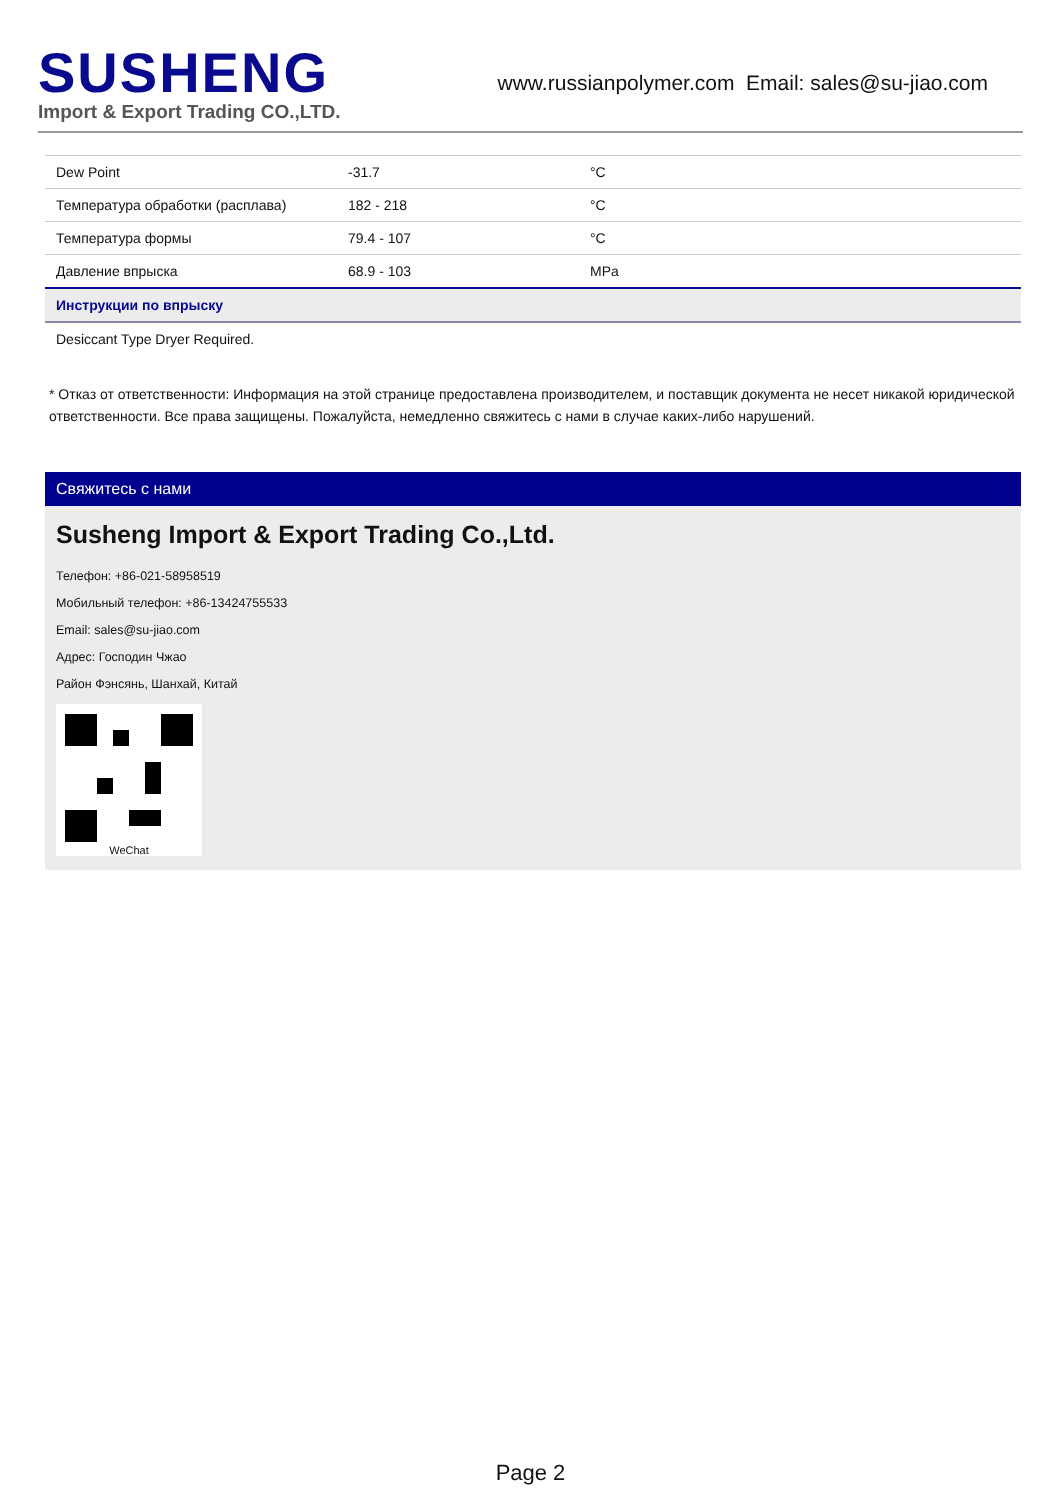SUSHENG
Import & Export Trading CO.,LTD.
www.russianpolymer.com Email: sales@su-jiao.com
| Dew Point | -31.7 | °C |
| Температура обработки (расплава) | 182 - 218 | °C |
| Температура формы | 79.4 - 107 | °C |
| Давление впрыска | 68.9 - 103 | MPa |
| Инструкции по впрыску | | |
| Desiccant Type Dryer Required. | | |
* Отказ от ответственности: Информация на этой странице предоставлена производителем, и поставщик документа не несет никакой юридической ответственности. Все права защищены. Пожалуйста, немедленно свяжитесь с нами в случае каких-либо нарушений.
Свяжитесь с нами
Susheng Import & Export Trading Co.,Ltd.
Телефон: +86-021-58958519
Мобильный телефон: +86-13424755533
Email: sales@su-jiao.com
Адрес: Господин Чжао
Район Фэнсянь, Шанхай, Китай
WeChat
Page 2